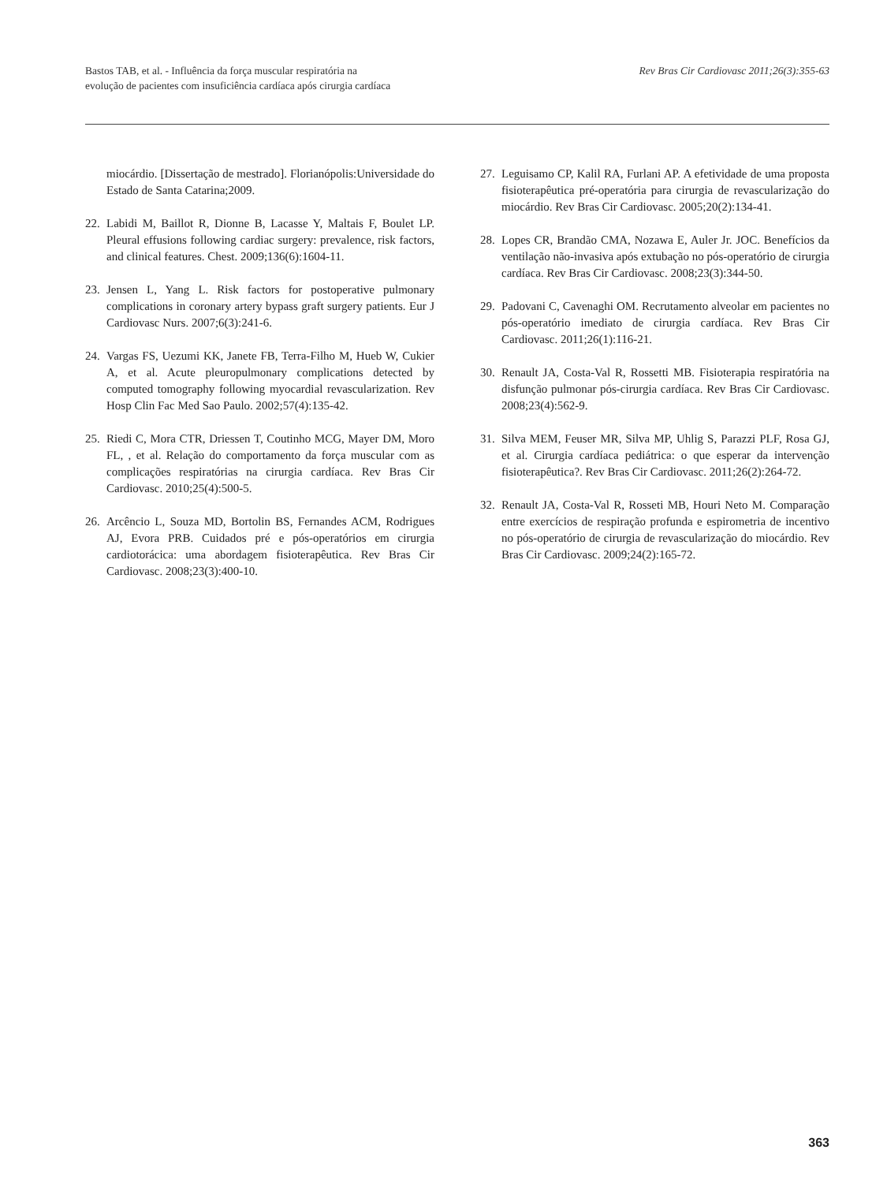Bastos TAB, et al. - Influência da força muscular respiratória na
evolução de pacientes com insuficiência cardíaca após cirurgia cardíaca
Rev Bras Cir Cardiovasc 2011;26(3):355-63
miocárdio. [Dissertação de mestrado]. Florianópolis:Universidade do Estado de Santa Catarina;2009.
22. Labidi M, Baillot R, Dionne B, Lacasse Y, Maltais F, Boulet LP. Pleural effusions following cardiac surgery: prevalence, risk factors, and clinical features. Chest. 2009;136(6):1604-11.
23. Jensen L, Yang L. Risk factors for postoperative pulmonary complications in coronary artery bypass graft surgery patients. Eur J Cardiovasc Nurs. 2007;6(3):241-6.
24. Vargas FS, Uezumi KK, Janete FB, Terra-Filho M, Hueb W, Cukier A, et al. Acute pleuropulmonary complications detected by computed tomography following myocardial revascularization. Rev Hosp Clin Fac Med Sao Paulo. 2002;57(4):135-42.
25. Riedi C, Mora CTR, Driessen T, Coutinho MCG, Mayer DM, Moro FL, , et al. Relação do comportamento da força muscular com as complicações respiratórias na cirurgia cardíaca. Rev Bras Cir Cardiovasc. 2010;25(4):500-5.
26. Arcêncio L, Souza MD, Bortolin BS, Fernandes ACM, Rodrigues AJ, Evora PRB. Cuidados pré e pós-operatórios em cirurgia cardiotorácica: uma abordagem fisioterapêutica. Rev Bras Cir Cardiovasc. 2008;23(3):400-10.
27. Leguisamo CP, Kalil RA, Furlani AP. A efetividade de uma proposta fisioterapêutica pré-operatória para cirurgia de revascularização do miocárdio. Rev Bras Cir Cardiovasc. 2005;20(2):134-41.
28. Lopes CR, Brandão CMA, Nozawa E, Auler Jr. JOC. Benefícios da ventilação não-invasiva após extubação no pós-operatório de cirurgia cardíaca. Rev Bras Cir Cardiovasc. 2008;23(3):344-50.
29. Padovani C, Cavenaghi OM. Recrutamento alveolar em pacientes no pós-operatório imediato de cirurgia cardíaca. Rev Bras Cir Cardiovasc. 2011;26(1):116-21.
30. Renault JA, Costa-Val R, Rossetti MB. Fisioterapia respiratória na disfunção pulmonar pós-cirurgia cardíaca. Rev Bras Cir Cardiovasc. 2008;23(4):562-9.
31. Silva MEM, Feuser MR, Silva MP, Uhlig S, Parazzi PLF, Rosa GJ, et al. Cirurgia cardíaca pediátrica: o que esperar da intervenção fisioterapêutica?. Rev Bras Cir Cardiovasc. 2011;26(2):264-72.
32. Renault JA, Costa-Val R, Rosseti MB, Houri Neto M. Comparação entre exercícios de respiração profunda e espirometria de incentivo no pós-operatório de cirurgia de revascularização do miocárdio. Rev Bras Cir Cardiovasc. 2009;24(2):165-72.
363